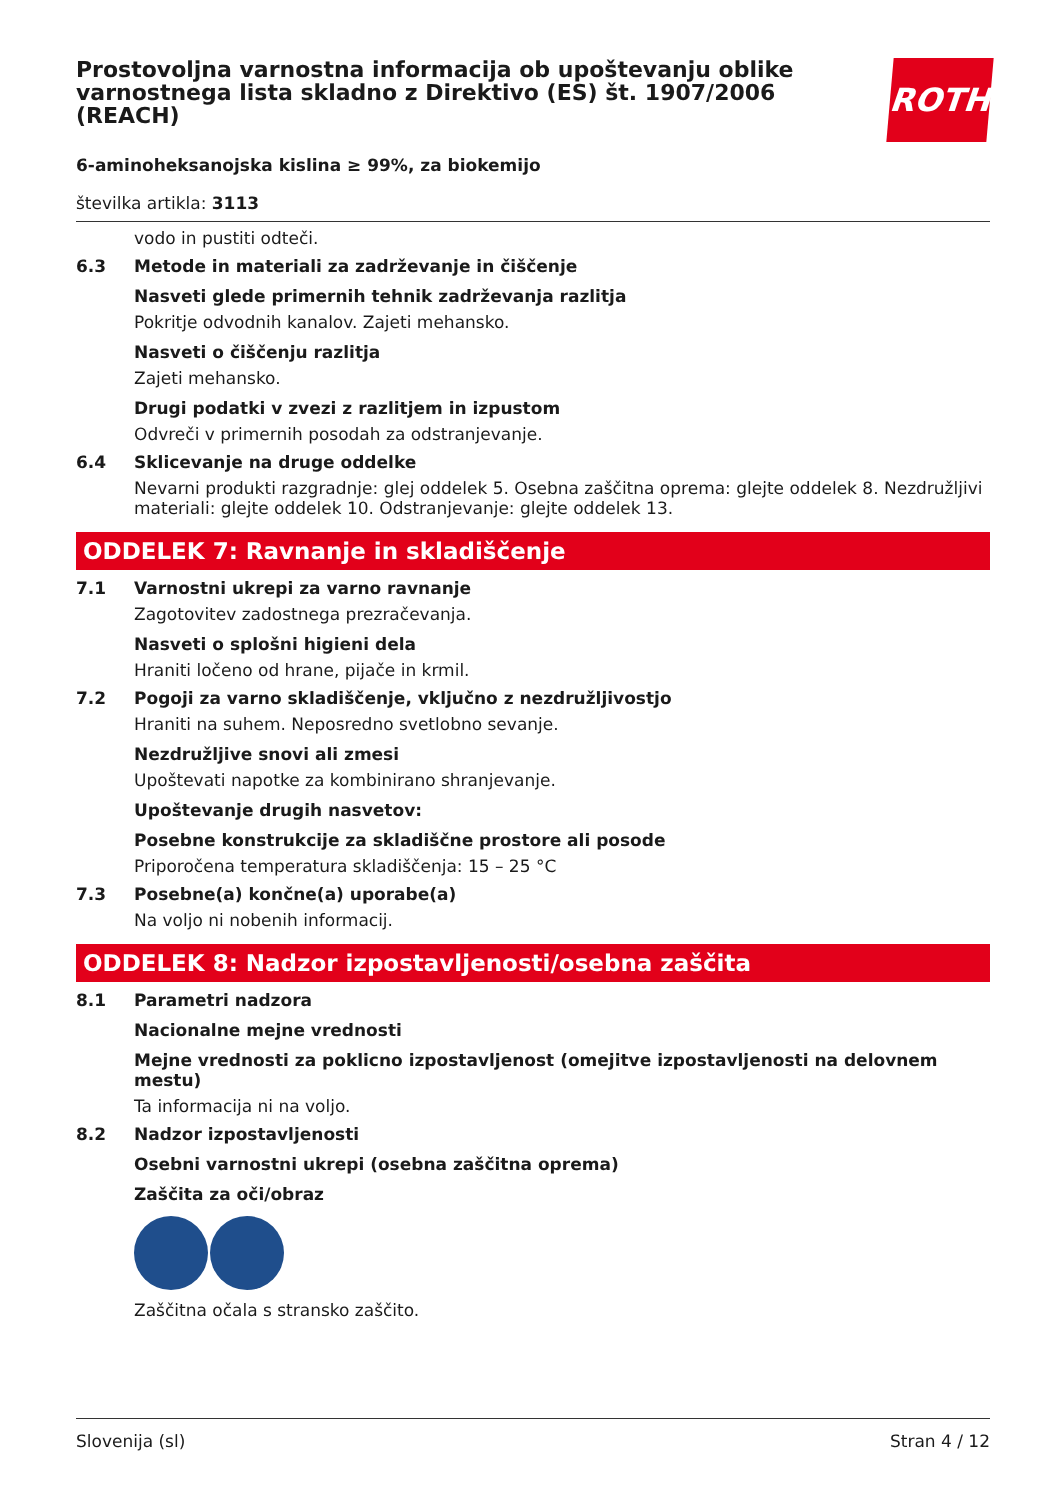ROTH
Prostovoljna varnostna informacija ob upoštevanju oblike varnostnega lista skladno z Direktivo (ES) št. 1907/2006 (REACH)
6-aminoheksanojska kislina ≥ 99%, za biokemijo
številka artikla: 3113
vodo in pustiti odteči.
6.3 Metode in materiali za zadrževanje in čiščenje
Nasveti glede primernih tehnik zadrževanja razlitja
Pokritje odvodnih kanalov. Zajeti mehansko.
Nasveti o čiščenju razlitja
Zajeti mehansko.
Drugi podatki v zvezi z razlitjem in izpustom
Odvreči v primernih posodah za odstranjevanje.
6.4 Sklicevanje na druge oddelke
Nevarni produkti razgradnje: glej oddelek 5. Osebna zaščitna oprema: glejte oddelek 8. Nezdružljivi materiali: glejte oddelek 10. Odstranjevanje: glejte oddelek 13.
ODDELEK 7: Ravnanje in skladiščenje
7.1 Varnostni ukrepi za varno ravnanje
Zagotovitev zadostnega prezračevanja.
Nasveti o splošni higieni dela
Hraniti ločeno od hrane, pijače in krmil.
7.2 Pogoji za varno skladiščenje, vključno z nezdružljivostjo
Hraniti na suhem. Neposredno svetlobno sevanje.
Nezdružljive snovi ali zmesi
Upoštevati napotke za kombinirano shranjevanje.
Upoštevanje drugih nasvetov:
Posebne konstrukcije za skladiščne prostore ali posode
Priporočena temperatura skladiščenja: 15 – 25 °C
7.3 Posebne(a) končne(a) uporabe(a)
Na voljo ni nobenih informacij.
ODDELEK 8: Nadzor izpostavljenosti/osebna zaščita
8.1 Parametri nadzora
Nacionalne mejne vrednosti
Mejne vrednosti za poklicno izpostavljenost (omejitve izpostavljenosti na delovnem mestu)
Ta informacija ni na voljo.
8.2 Nadzor izpostavljenosti
Osebni varnostni ukrepi (osebna zaščitna oprema)
Zaščita za oči/obraz
Zaščitna očala s stransko zaščito.
Slovenija (sl) Stran 4 / 12